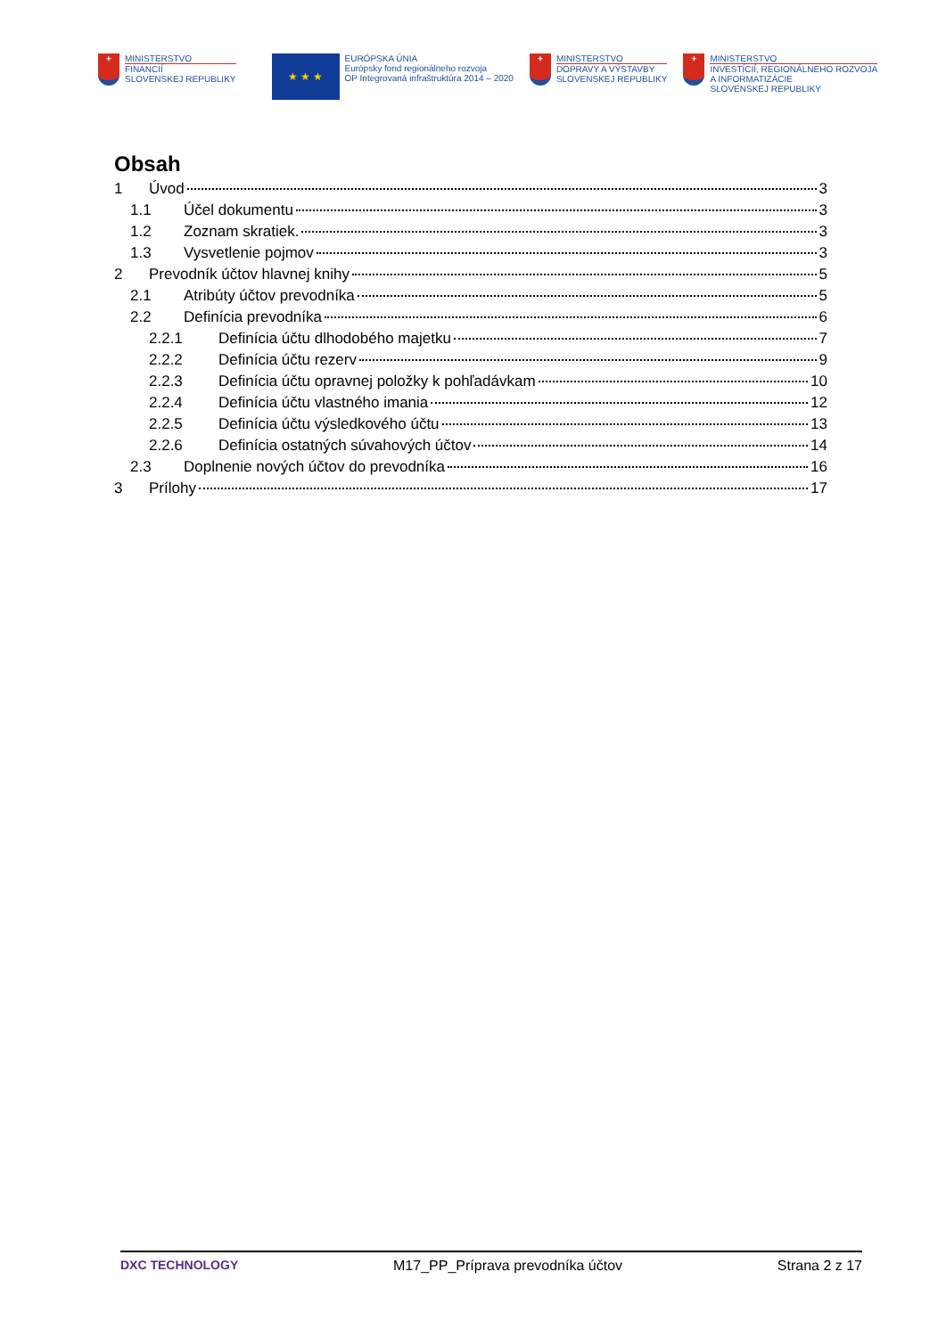+
MINISTERSTVO
FINANCIÍ
SLOVENSKEJ REPUBLIKY
★ ★ ★
EURÓPSKA ÚNIA
Európsky fond regionálneho rozvoja
OP Integrovaná infraštruktúra 2014 – 2020
+
MINISTERSTVO
DOPRAVY A VÝSTAVBY
SLOVENSKEJ REPUBLIKY
+
MINISTERSTVO
INVESTÍCIÍ, REGIONÁLNEHO ROZVOJA
A INFORMATIZÁCIE
SLOVENSKEJ REPUBLIKY
Obsah
1 Úvod 3
1.1 Účel dokumentu 3
1.2 Zoznam skratiek. 3
1.3 Vysvetlenie pojmov 3
2 Prevodník účtov hlavnej knihy 5
2.1 Atribúty účtov prevodníka 5
2.2 Definícia prevodníka 6
2.2.1 Definícia účtu dlhodobého majetku 7
2.2.2 Definícia účtu rezerv 9
2.2.3 Definícia účtu opravnej položky k pohľadávkam 10
2.2.4 Definícia účtu vlastného imania 12
2.2.5 Definícia účtu výsledkového účtu 13
2.2.6 Definícia ostatných súvahových účtov 14
2.3 Doplnenie nových účtov do prevodníka 16
3 Prílohy 17
DXC TECHNOLOGY M17_PP_Príprava prevodníka účtov Strana 2 z 17